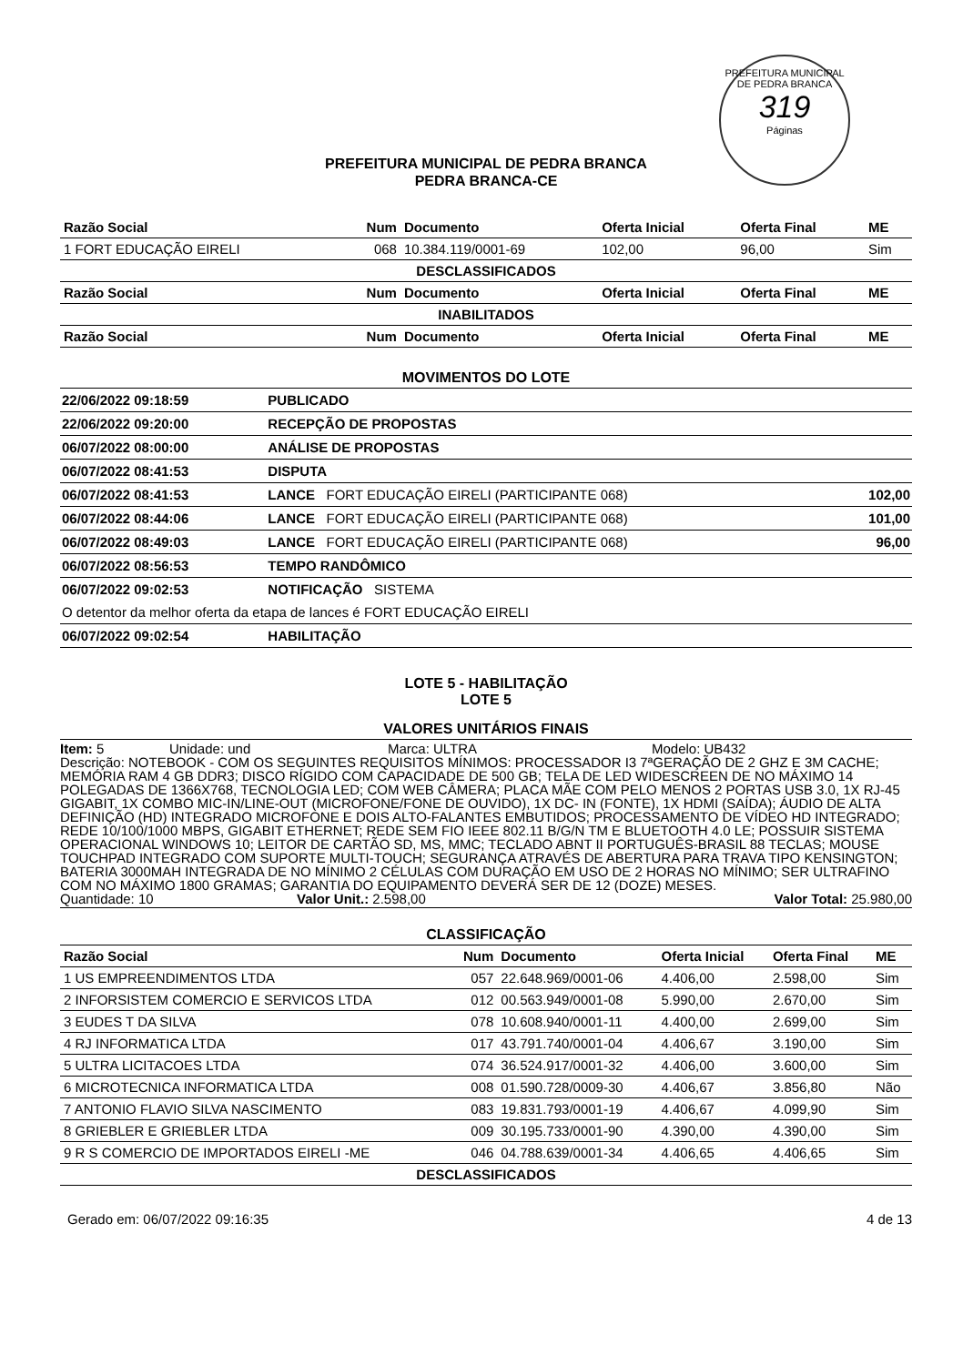PREFEITURA MUNICIPAL DE PEDRA BRANCA
319
Páginas
PREFEITURA MUNICIPAL DE PEDRA BRANCA
PEDRA BRANCA-CE
| Razão Social | Num | Documento | Oferta Inicial | Oferta Final | ME |
| --- | --- | --- | --- | --- | --- |
| 1 FORT EDUCAÇÃO EIRELI | 068 | 10.384.119/0001-69 | 102,00 | 96,00 | Sim |
| DESCLASSIFICADOS | | | | | |
| Razão Social | Num | Documento | Oferta Inicial | Oferta Final | ME |
| INABILITADOS | | | | | |
| Razão Social | Num | Documento | Oferta Inicial | Oferta Final | ME |
MOVIMENTOS DO LOTE
| 22/06/2022 09:18:59 | PUBLICADO | |
| 22/06/2022 09:20:00 | RECEPÇÃO DE PROPOSTAS | |
| 06/07/2022 08:00:00 | ANÁLISE DE PROPOSTAS | |
| 06/07/2022 08:41:53 | DISPUTA | |
| 06/07/2022 08:41:53 | LANCE FORT EDUCAÇÃO EIRELI (PARTICIPANTE 068) | 102,00 |
| 06/07/2022 08:44:06 | LANCE FORT EDUCAÇÃO EIRELI (PARTICIPANTE 068) | 101,00 |
| 06/07/2022 08:49:03 | LANCE FORT EDUCAÇÃO EIRELI (PARTICIPANTE 068) | 96,00 |
| 06/07/2022 08:56:53 | TEMPO RANDÔMICO | |
| 06/07/2022 09:02:53 | NOTIFICAÇÃO SISTEMA | |
| O detentor da melhor oferta da etapa de lances é FORT EDUCAÇÃO EIRELI | | |
| 06/07/2022 09:02:54 | HABILITAÇÃO | |
LOTE 5 - HABILITAÇÃO
LOTE 5
VALORES UNITÁRIOS FINAIS
Item: 5 Unidade: und Marca: ULTRA Modelo: UB432
Descrição: NOTEBOOK - COM OS SEGUINTES REQUISITOS MÍNIMOS: PROCESSADOR I3 7ªGERAÇÃO DE 2 GHZ E 3M CACHE; MEMÓRIA RAM 4 GB DDR3; DISCO RÍGIDO COM CAPACIDADE DE 500 GB; TELA DE LED WIDESCREEN DE NO MÁXIMO 14 POLEGADAS DE 1366X768, TECNOLOGIA LED; COM WEB CÂMERA; PLACA MÃE COM PELO MENOS 2 PORTAS USB 3.0, 1X RJ-45 GIGABIT, 1X COMBO MIC-IN/LINE-OUT (MICROFONE/FONE DE OUVIDO), 1X DC- IN (FONTE), 1X HDMI (SAÍDA); ÁUDIO DE ALTA DEFINIÇÃO (HD) INTEGRADO MICROFONE E DOIS ALTO-FALANTES EMBUTIDOS; PROCESSAMENTO DE VÍDEO HD INTEGRADO; REDE 10/100/1000 MBPS, GIGABIT ETHERNET; REDE SEM FIO IEEE 802.11 B/G/N TM E BLUETOOTH 4.0 LE; POSSUIR SISTEMA OPERACIONAL WINDOWS 10; LEITOR DE CARTÃO SD, MS, MMC; TECLADO ABNT II PORTUGUÊS-BRASIL 88 TECLAS; MOUSE TOUCHPAD INTEGRADO COM SUPORTE MULTI-TOUCH; SEGURANÇA ATRAVÉS DE ABERTURA PARA TRAVA TIPO KENSINGTON; BATERIA 3000MAH INTEGRADA DE NO MÍNIMO 2 CÉLULAS COM DURAÇÃO EM USO DE 2 HORAS NO MÍNIMO; SER ULTRAFINO COM NO MÁXIMO 1800 GRAMAS; GARANTIA DO EQUIPAMENTO DEVERÁ SER DE 12 (DOZE) MESES.
Quantidade: 10 Valor Unit.: 2.598,00 Valor Total: 25.980,00
CLASSIFICAÇÃO
| Razão Social | Num | Documento | Oferta Inicial | Oferta Final | ME |
| --- | --- | --- | --- | --- | --- |
| 1 US EMPREENDIMENTOS LTDA | 057 | 22.648.969/0001-06 | 4.406,00 | 2.598,00 | Sim |
| 2 INFORSISTEM COMERCIO E SERVICOS LTDA | 012 | 00.563.949/0001-08 | 5.990,00 | 2.670,00 | Sim |
| 3 EUDES T DA SILVA | 078 | 10.608.940/0001-11 | 4.400,00 | 2.699,00 | Sim |
| 4 RJ INFORMATICA LTDA | 017 | 43.791.740/0001-04 | 4.406,67 | 3.190,00 | Sim |
| 5 ULTRA LICITACOES LTDA | 074 | 36.524.917/0001-32 | 4.406,00 | 3.600,00 | Sim |
| 6 MICROTECNICA INFORMATICA LTDA | 008 | 01.590.728/0009-30 | 4.406,67 | 3.856,80 | Não |
| 7 ANTONIO FLAVIO SILVA NASCIMENTO | 083 | 19.831.793/0001-19 | 4.406,67 | 4.099,90 | Sim |
| 8 GRIEBLER E GRIEBLER LTDA | 009 | 30.195.733/0001-90 | 4.390,00 | 4.390,00 | Sim |
| 9 R S COMERCIO DE IMPORTADOS EIRELI -ME | 046 | 04.788.639/0001-34 | 4.406,65 | 4.406,65 | Sim |
| DESCLASSIFICADOS | | | | | |
Gerado em: 06/07/2022 09:16:35 4 de 13